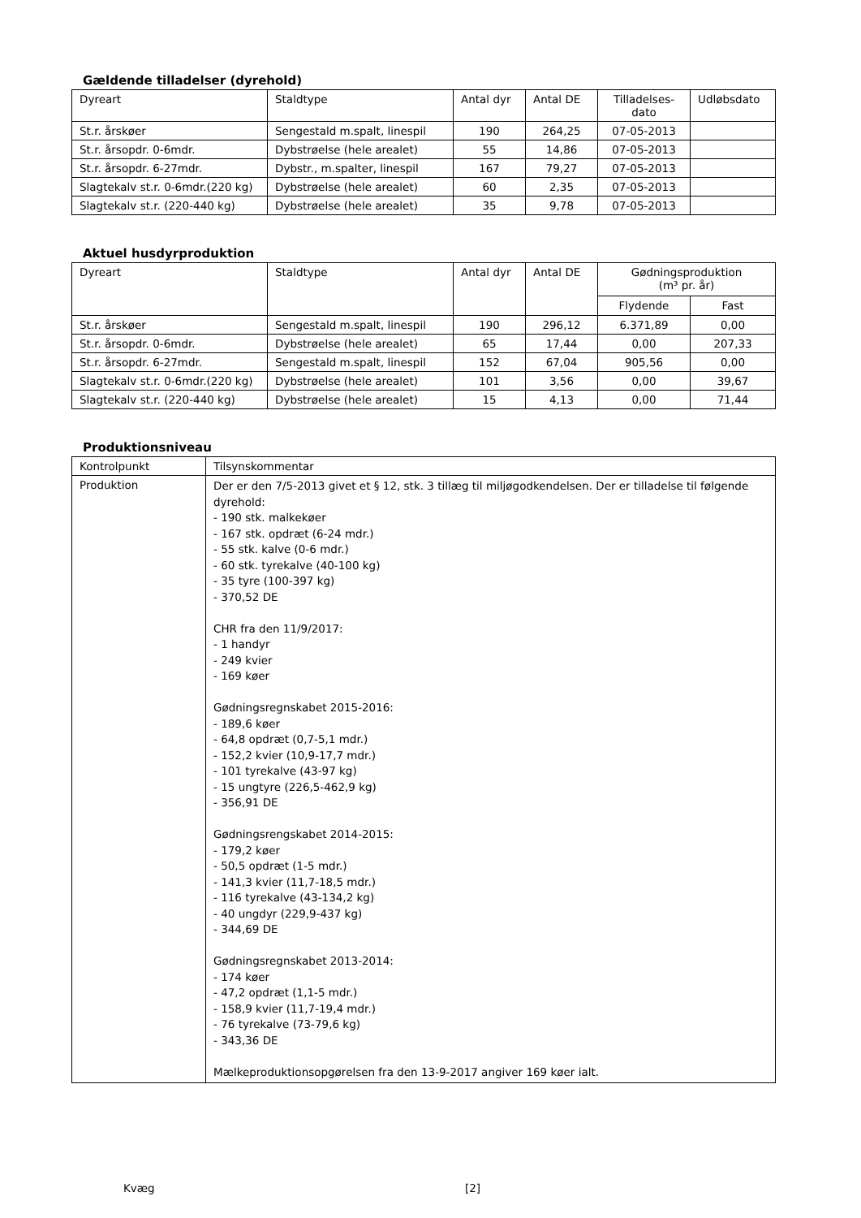Gældende tilladelser (dyrehold)
| Dyreart | Staldtype | Antal dyr | Antal DE | Tilladelses- dato | Udløbsdato |
| --- | --- | --- | --- | --- | --- |
| St.r. årskøer | Sengestald m.spalt, linespil | 190 | 264,25 | 07-05-2013 | |
| St.r. årsopdr. 0-6mdr. | Dybstrøelse (hele arealet) | 55 | 14,86 | 07-05-2013 | |
| St.r. årsopdr. 6-27mdr. | Dybstr., m.spalter, linespil | 167 | 79,27 | 07-05-2013 | |
| Slagtekalv st.r. 0-6mdr.(220 kg) | Dybstrøelse (hele arealet) | 60 | 2,35 | 07-05-2013 | |
| Slagtekalv st.r. (220-440 kg) | Dybstrøelse (hele arealet) | 35 | 9,78 | 07-05-2013 | |
Aktuel husdyrproduktion
| Dyreart | Staldtype | Antal dyr | Antal DE | Gødningsproduktion (m³ pr. år) | |
| --- | --- | --- | --- | --- | --- |
| | | | | Flydende | Fast |
| St.r. årskøer | Sengestald m.spalt, linespil | 190 | 296,12 | 6.371,89 | 0,00 |
| St.r. årsopdr. 0-6mdr. | Dybstrøelse (hele arealet) | 65 | 17,44 | 0,00 | 207,33 |
| St.r. årsopdr. 6-27mdr. | Sengestald m.spalt, linespil | 152 | 67,04 | 905,56 | 0,00 |
| Slagtekalv st.r. 0-6mdr.(220 kg) | Dybstrøelse (hele arealet) | 101 | 3,56 | 0,00 | 39,67 |
| Slagtekalv st.r. (220-440 kg) | Dybstrøelse (hele arealet) | 15 | 4,13 | 0,00 | 71,44 |
Produktionsniveau
| Kontrolpunkt | Tilsynskommentar |
| Produktion | Der er den 7/5-2013 givet et § 12, stk. 3 tillæg til miljøgodkendelsen. Der er tilladelse til følgende dyrehold: - 190 stk. malkekøer - 167 stk. opdræt (6-24 mdr.) - 55 stk. kalve (0-6 mdr.) - 60 stk. tyrekalve (40-100 kg) - 35 tyre (100-397 kg) - 370,52 DE CHR fra den 11/9/2017: - 1 handyr - 249 kvier - 169 køer Gødningsregnskabet 2015-2016: - 189,6 køer - 64,8 opdræt (0,7-5,1 mdr.) - 152,2 kvier (10,9-17,7 mdr.) - 101 tyrekalve (43-97 kg) - 15 ungtyre (226,5-462,9 kg) - 356,91 DE Gødningsrengskabet 2014-2015: - 179,2 køer - 50,5 opdræt (1-5 mdr.) - 141,3 kvier (11,7-18,5 mdr.) - 116 tyrekalve (43-134,2 kg) - 40 ungdyr (229,9-437 kg) - 344,69 DE Gødningsregnskabet 2013-2014: - 174 køer - 47,2 opdræt (1,1-5 mdr.) - 158,9 kvier (11,7-19,4 mdr.) - 76 tyrekalve (73-79,6 kg) - 343,36 DE Mælkeproduktionsopgørelsen fra den 13-9-2017 angiver 169 køer ialt. |
Kvæg [2]